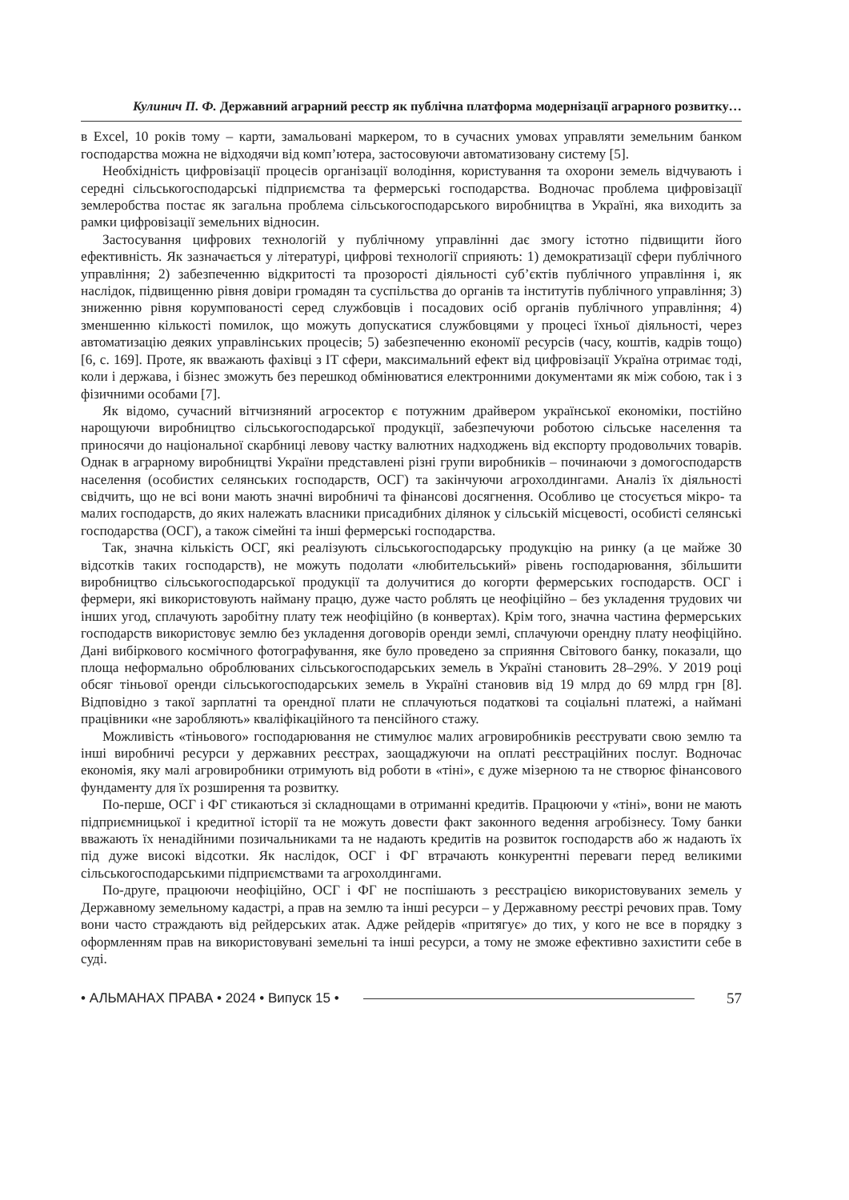Кулинич П. Ф. Державний аграрний реєстр як публічна платформа модернізації аграрного розвитку…
в Excel, 10 років тому – карти, замальовані маркером, то в сучасних умовах управляти земельним банком господарства можна не відходячи від комп’ютера, застосовуючи автоматизовану систему [5].
Необхідність цифровізації процесів організації володіння, користування та охорони земель відчувають і середні сільськогосподарські підприємства та фермерські господарства. Водночас проблема цифровізації землеробства постає як загальна проблема сільськогосподарського виробництва в Україні, яка виходить за рамки цифровізації земельних відносин.
Застосування цифрових технологій у публічному управлінні дає змогу істотно підвищити його ефективність. Як зазначається у літературі, цифрові технології сприяють: 1) демократизації сфери публічного управління; 2) забезпеченню відкритості та прозорості діяльності суб’єктів публічного управління і, як наслідок, підвищенню рівня довіри громадян та суспільства до органів та інститутів публічного управління; 3) зниженню рівня корумпованості серед службовців і посадових осіб органів публічного управління; 4) зменшенню кількості помилок, що можуть допускатися службовцями у процесі їхньої діяльності, через автоматизацію деяких управлінських процесів; 5) забезпеченню економії ресурсів (часу, коштів, кадрів тощо) [6, с. 169]. Проте, як вважають фахівці з IT сфери, максимальний ефект від цифровізації Україна отримає тоді, коли і держава, і бізнес зможуть без перешкод обмінюватися електронними документами як між собою, так і з фізичними особами [7].
Як відомо, сучасний вітчизняний агросектор є потужним драйвером української економіки, постійно нарощуючи виробництво сільськогосподарської продукції, забезпечуючи роботою сільське населення та приносячи до національної скарбниці левову частку валютних надходжень від експорту продовольчих товарів. Однак в аграрному виробництві України представлені різні групи виробників – починаючи з домогосподарств населення (особистих селянських господарств, ОСГ) та закінчуючи агрохолдингами. Аналіз їх діяльності свідчить, що не всі вони мають значні виробничі та фінансові досягнення. Особливо це стосується мікро- та малих господарств, до яких належать власники присадибних ділянок у сільській місцевості, особисті селянські господарства (ОСГ), а також сімейні та інші фермерські господарства.
Так, значна кількість ОСГ, які реалізують сільськогосподарську продукцію на ринку (а це майже 30 відсотків таких господарств), не можуть подолати «любительський» рівень господарювання, збільшити виробництво сільськогосподарської продукції та долучитися до когорти фермерських господарств. ОСГ і фермери, які використовують найману працю, дуже часто роблять це неофіційно – без укладення трудових чи інших угод, сплачують заробітну плату теж неофіційно (в конвертах). Крім того, значна частина фермерських господарств використовує землю без укладення договорів оренди землі, сплачуючи орендну плату неофіційно. Дані вибіркового космічного фотографування, яке було проведено за сприяння Світового банку, показали, що площа неформально оброблюваних сільськогосподарських земель в Україні становить 28–29%. У 2019 році обсяг тіньової оренди сільськогосподарських земель в Україні становив від 19 млрд до 69 млрд грн [8]. Відповідно з такої зарплатні та орендної плати не сплачуються податкові та соціальні платежі, а наймані працівники «не заробляють» кваліфікаційного та пенсійного стажу.
Можливість «тіньового» господарювання не стимулює малих агровиробників реєструвати свою землю та інші виробничі ресурси у державних реєстрах, заощаджуючи на оплаті реєстраційних послуг. Водночас економія, яку малі агровиробники отримують від роботи в «тіні», є дуже мізерною та не створює фінансового фундаменту для їх розширення та розвитку.
По-перше, ОСГ і ФГ стикаються зі складнощами в отриманні кредитів. Працюючи у «тіні», вони не мають підприємницької і кредитної історії та не можуть довести факт законного ведення агробізнесу. Тому банки вважають їх ненадійними позичальниками та не надають кредитів на розвиток господарств або ж надають їх під дуже високі відсотки. Як наслідок, ОСГ і ФГ втрачають конкурентні переваги перед великими сільськогосподарськими підприємствами та агрохолдингами.
По-друге, працюючи неофіційно, ОСГ і ФГ не поспішають з реєстрацією використовуваних земель у Державному земельному кадастрі, а прав на землю та інші ресурси – у Державному реєстрі речових прав. Тому вони часто страждають від рейдерських атак. Адже рейдерів «притягує» до тих, у кого не все в порядку з оформленням прав на використовувані земельні та інші ресурси, а тому не зможе ефективно захистити себе в суді.
• АЛЬМАНАХ ПРАВА • 2024 • Випуск 15 • 57